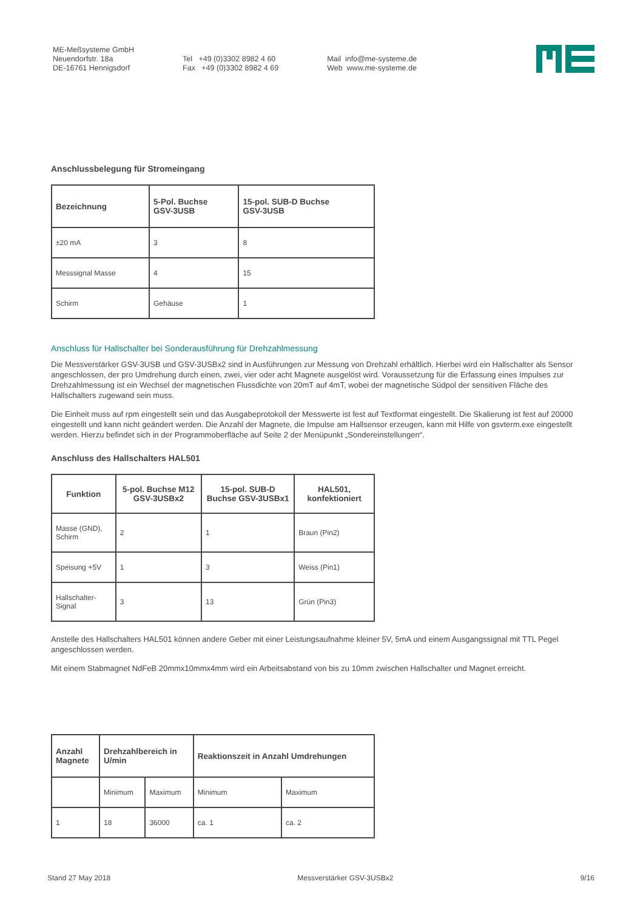ME-Meßsysteme GmbH
Neuendorfstr. 18a
DE-16761 Hennigsdorf
Tel +49 (0)3302 8982 4 60
Fax +49 (0)3302 8982 4 69
Mail info@me-systeme.de
Web www.me-systeme.de
Anschlussbelegung für Stromeingang
| Bezeichnung | 5-Pol. Buchse GSV-3USB | 15-pol. SUB-D Buchse GSV-3USB |
| --- | --- | --- |
| ±20 mA | 3 | 8 |
| Messsignal Masse | 4 | 15 |
| Schirm | Gehäuse | 1 |
Anschluss für Hallschalter bei Sonderausführung für Drehzahlmessung
Die Messverstärker GSV-3USB und GSV-3USBx2 sind in Ausführungen zur Messung von Drehzahl erhältlich. Hierbei wird ein Hallschalter als Sensor angeschlossen, der pro Umdrehung durch einen, zwei, vier oder acht Magnete ausgelöst wird. Voraussetzung für die Erfassung eines Impulses zur Drehzahlmessung ist ein Wechsel der magnetischen Flussdichte von 20mT auf 4mT, wobei der magnetische Südpol der sensitiven Fläche des Hallschalters zugewand sein muss.
Die Einheit muss auf rpm eingestellt sein und das Ausgabeprotokoll der Messwerte ist fest auf Textformat eingestellt. Die Skalierung ist fest auf 20000 eingestellt und kann nicht geändert werden. Die Anzahl der Magnete, die Impulse am Hallsensor erzeugen, kann mit Hilfe von gsvterm.exe eingestellt werden. Hierzu befindet sich in der Programmoberfläche auf Seite 2 der Menüpunkt „Sondereinstellungen“.
Anschluss des Hallschalters HAL501
| Funktion | 5-pol. Buchse M12 GSV-3USBx2 | 15-pol. SUB-D Buchse GSV-3USBx1 | HAL501, konfektioniert |
| --- | --- | --- | --- |
| Masse (GND), Schirm | 2 | 1 | Braun (Pin2) |
| Speisung +5V | 1 | 3 | Weiss (Pin1) |
| Hallschalter-Signal | 3 | 13 | Grün (Pin3) |
Anstelle des Hallschalters HAL501 können andere Geber mit einer Leistungsaufnahme kleiner 5V, 5mA und einem Ausgangssignal mit TTL Pegel angeschlossen werden.
Mit einem Stabmagnet NdFeB 20mmx10mmx4mm wird ein Arbeitsabstand von bis zu 10mm zwischen Hallschalter und Magnet erreicht.
| Anzahl Magnete | Drehzahlbereich in U/min | | Reaktionszeit in Anzahl Umdrehungen | |
| --- | --- | --- | --- | --- |
| | Minimum | Maximum | Minimum | Maximum |
| 1 | 18 | 36000 | ca. 1 | ca. 2 |
Stand 27 May 2018 Messverstärker GSV-3USBx2 9/16